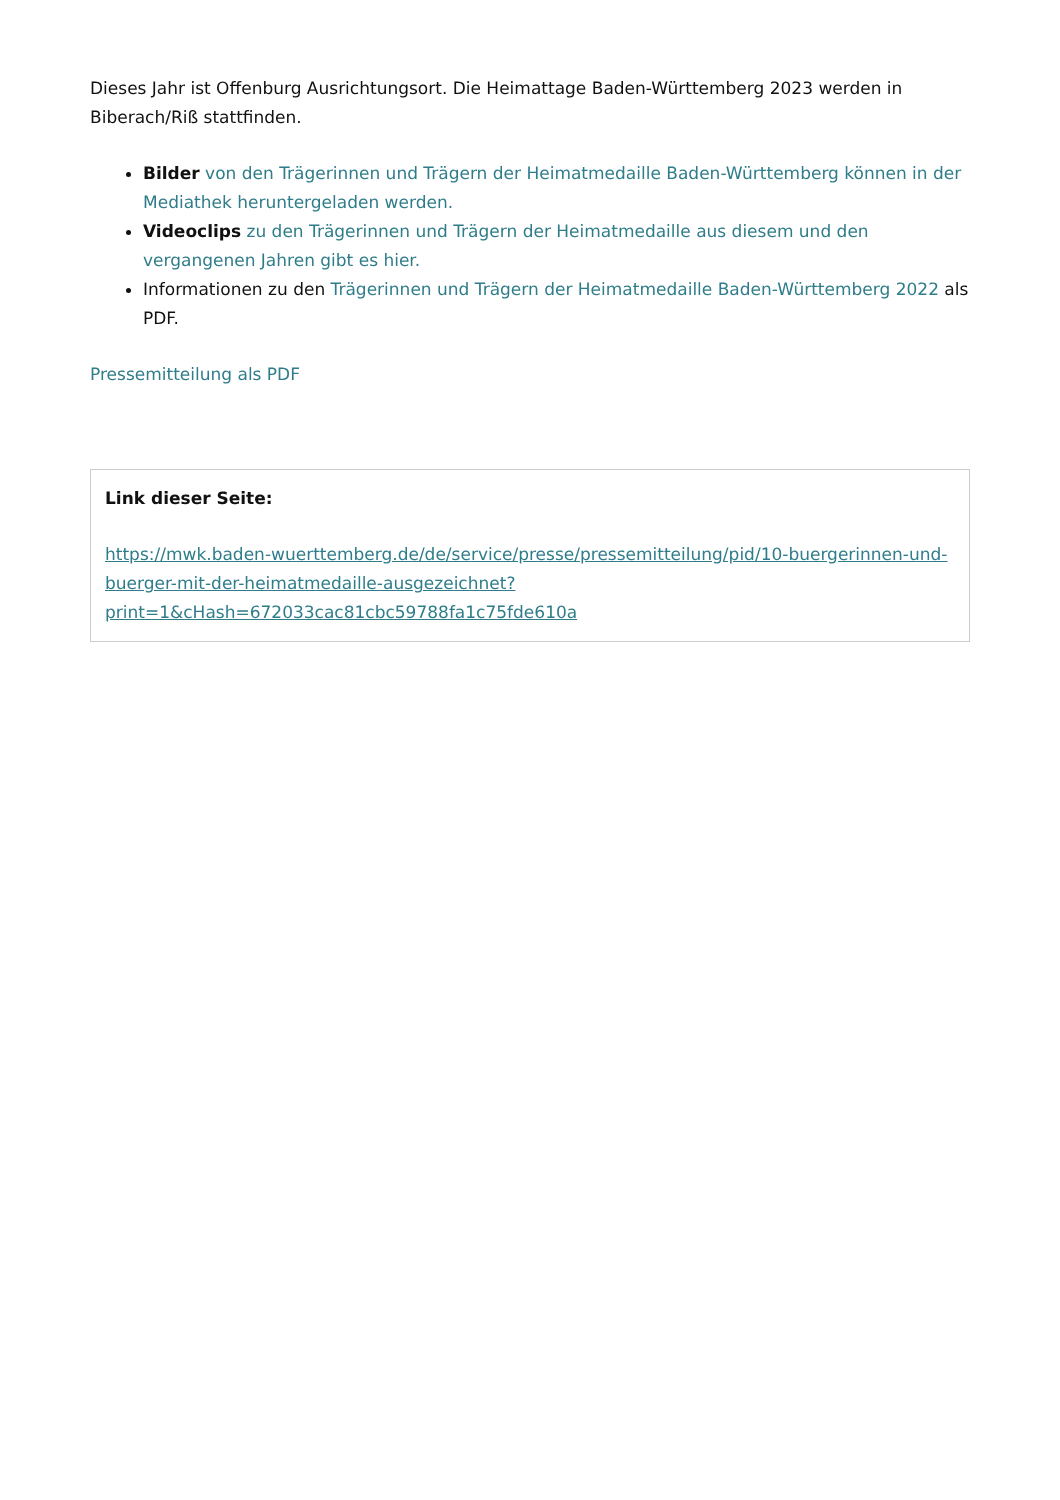Dieses Jahr ist Offenburg Ausrichtungsort. Die Heimattage Baden-Württemberg 2023 werden in Biberach/Riß stattfinden.
Bilder von den Trägerinnen und Trägern der Heimatmedaille Baden-Württemberg können in der Mediathek heruntergeladen werden.
Videoclips zu den Trägerinnen und Trägern der Heimatmedaille aus diesem und den vergangenen Jahren gibt es hier.
Informationen zu den Trägerinnen und Trägern der Heimatmedaille Baden-Württemberg 2022 als PDF.
Pressemitteilung als PDF
Link dieser Seite:
https://mwk.baden-wuerttemberg.de/de/service/presse/pressemitteilung/pid/10-buergerinnen-und-buerger-mit-der-heimatmedaille-ausgezeichnet?print=1&cHash=672033cac81cbc59788fa1c75fde610a